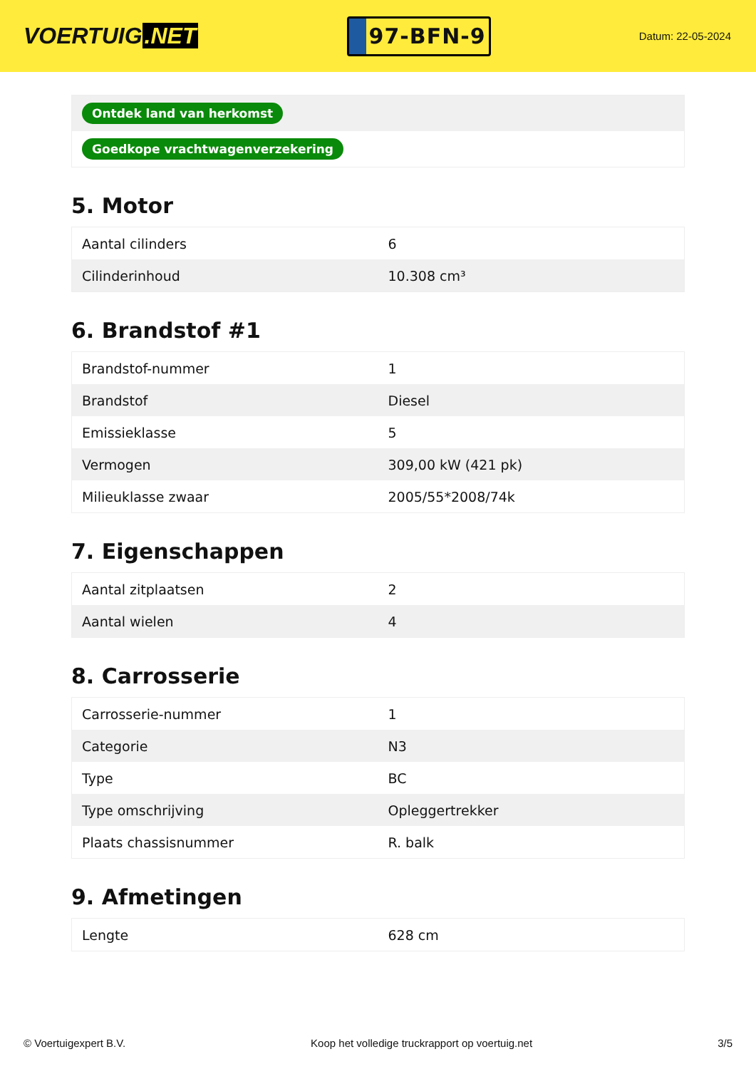VOERTUIG.NET
97-BFN-9
Datum: 22-05-2024
| Ontdek land van herkomst |
| Goedkope vrachtwagenverzekering |
5. Motor
| Aantal cilinders | 6 |
| Cilinderinhoud | 10.308 cm³ |
6. Brandstof #1
| Brandstof-nummer | 1 |
| Brandstof | Diesel |
| Emissieklasse | 5 |
| Vermogen | 309,00 kW (421 pk) |
| Milieuklasse zwaar | 2005/55*2008/74k |
7. Eigenschappen
| Aantal zitplaatsen | 2 |
| Aantal wielen | 4 |
8. Carrosserie
| Carrosserie-nummer | 1 |
| Categorie | N3 |
| Type | BC |
| Type omschrijving | Opleggertrekker |
| Plaats chassisnummer | R. balk |
9. Afmetingen
| Lengte | 628 cm |
© Voertuigexpert B.V. Koop het volledige truckrapport op voertuig.net 3/5